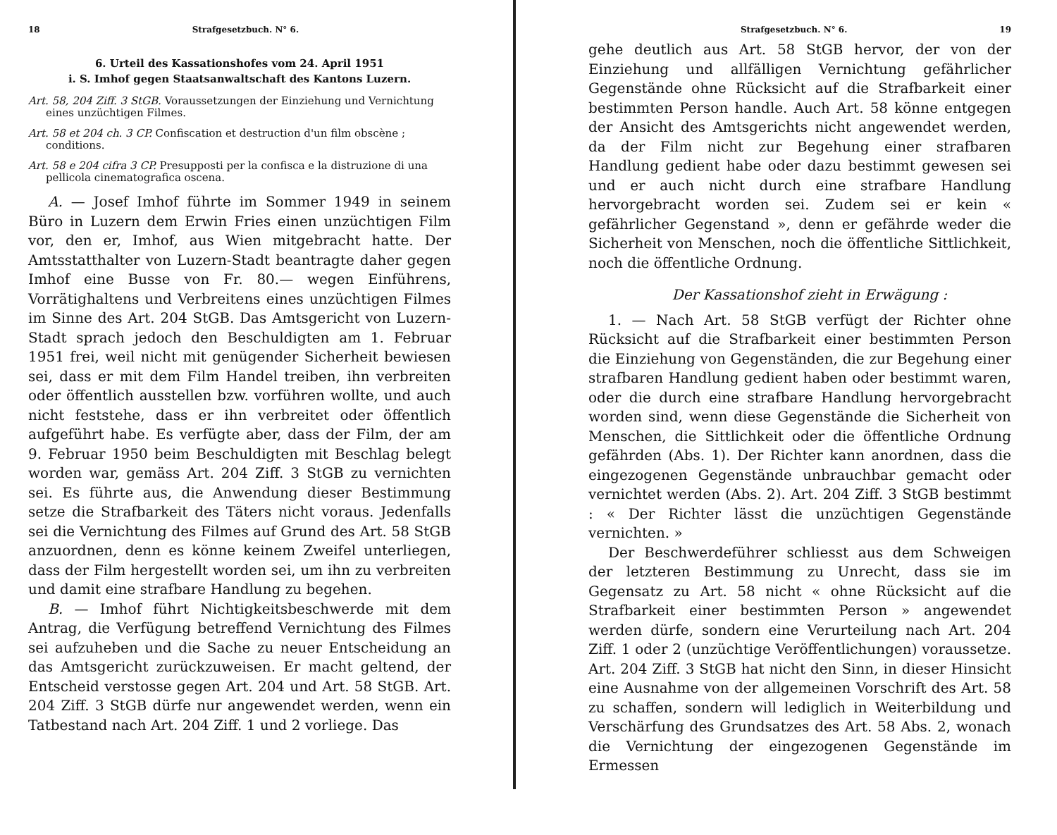18 Strafgesetzbuch. N° 6.
6. Urteil des Kassationshofes vom 24. April 1951
i. S. Imhof gegen Staatsanwaltschaft des Kantons Luzern.
Art. 58, 204 Ziff. 3 StGB. Voraussetzungen der Einziehung und Vernichtung eines unzüchtigen Filmes.
Art. 58 et 204 ch. 3 CP. Confiscation et destruction d'un film obscène ; conditions.
Art. 58 e 204 cifra 3 CP. Presupposti per la confisca e la distruzione di una pellicola cinematografica oscena.
A. — Josef Imhof führte im Sommer 1949 in seinem Büro in Luzern dem Erwin Fries einen unzüchtigen Film vor, den er, Imhof, aus Wien mitgebracht hatte. Der Amtsstatthalter von Luzern-Stadt beantragte daher gegen Imhof eine Busse von Fr. 80.— wegen Einführens, Vorrätighaltens und Verbreitens eines unzüchtigen Filmes im Sinne des Art. 204 StGB. Das Amtsgericht von Luzern-Stadt sprach jedoch den Beschuldigten am 1. Februar 1951 frei, weil nicht mit genügender Sicherheit bewiesen sei, dass er mit dem Film Handel treiben, ihn verbreiten oder öffentlich ausstellen bzw. vorführen wollte, und auch nicht feststehe, dass er ihn verbreitet oder öffentlich aufgeführt habe. Es verfügte aber, dass der Film, der am 9. Februar 1950 beim Beschuldigten mit Beschlag belegt worden war, gemäss Art. 204 Ziff. 3 StGB zu vernichten sei. Es führte aus, die Anwendung dieser Bestimmung setze die Strafbarkeit des Täters nicht voraus. Jedenfalls sei die Vernichtung des Filmes auf Grund des Art. 58 StGB anzuordnen, denn es könne keinem Zweifel unterliegen, dass der Film hergestellt worden sei, um ihn zu verbreiten und damit eine strafbare Handlung zu begehen.
B. — Imhof führt Nichtigkeitsbeschwerde mit dem Antrag, die Verfügung betreffend Vernichtung des Filmes sei aufzuheben und die Sache zu neuer Entscheidung an das Amtsgericht zurückzuweisen. Er macht geltend, der Entscheid verstosse gegen Art. 204 und Art. 58 StGB. Art. 204 Ziff. 3 StGB dürfe nur angewendet werden, wenn ein Tatbestand nach Art. 204 Ziff. 1 und 2 vorliege. Das
Strafgesetzbuch. N° 6. 19
gehe deutlich aus Art. 58 StGB hervor, der von der Einziehung und allfälligen Vernichtung gefährlicher Gegenstände ohne Rücksicht auf die Strafbarkeit einer bestimmten Person handle. Auch Art. 58 könne entgegen der Ansicht des Amtsgerichts nicht angewendet werden, da der Film nicht zur Begehung einer strafbaren Handlung gedient habe oder dazu bestimmt gewesen sei und er auch nicht durch eine strafbare Handlung hervorgebracht worden sei. Zudem sei er kein « gefährlicher Gegenstand », denn er gefährde weder die Sicherheit von Menschen, noch die öffentliche Sittlichkeit, noch die öffentliche Ordnung.
Der Kassationshof zieht in Erwägung :
1. — Nach Art. 58 StGB verfügt der Richter ohne Rücksicht auf die Strafbarkeit einer bestimmten Person die Einziehung von Gegenständen, die zur Begehung einer strafbaren Handlung gedient haben oder bestimmt waren, oder die durch eine strafbare Handlung hervorgebracht worden sind, wenn diese Gegenstände die Sicherheit von Menschen, die Sittlichkeit oder die öffentliche Ordnung gefährden (Abs. 1). Der Richter kann anordnen, dass die eingezogenen Gegenstände unbrauchbar gemacht oder vernichtet werden (Abs. 2). Art. 204 Ziff. 3 StGB bestimmt : « Der Richter lässt die unzüchtigen Gegenstände vernichten. »
Der Beschwerdeführer schliesst aus dem Schweigen der letzteren Bestimmung zu Unrecht, dass sie im Gegensatz zu Art. 58 nicht « ohne Rücksicht auf die Strafbarkeit einer bestimmten Person » angewendet werden dürfe, sondern eine Verurteilung nach Art. 204 Ziff. 1 oder 2 (unzüchtige Veröffentlichungen) voraussetze. Art. 204 Ziff. 3 StGB hat nicht den Sinn, in dieser Hinsicht eine Ausnahme von der allgemeinen Vorschrift des Art. 58 zu schaffen, sondern will lediglich in Weiterbildung und Verschärfung des Grundsatzes des Art. 58 Abs. 2, wonach die Vernichtung der eingezogenen Gegenstände im Ermessen